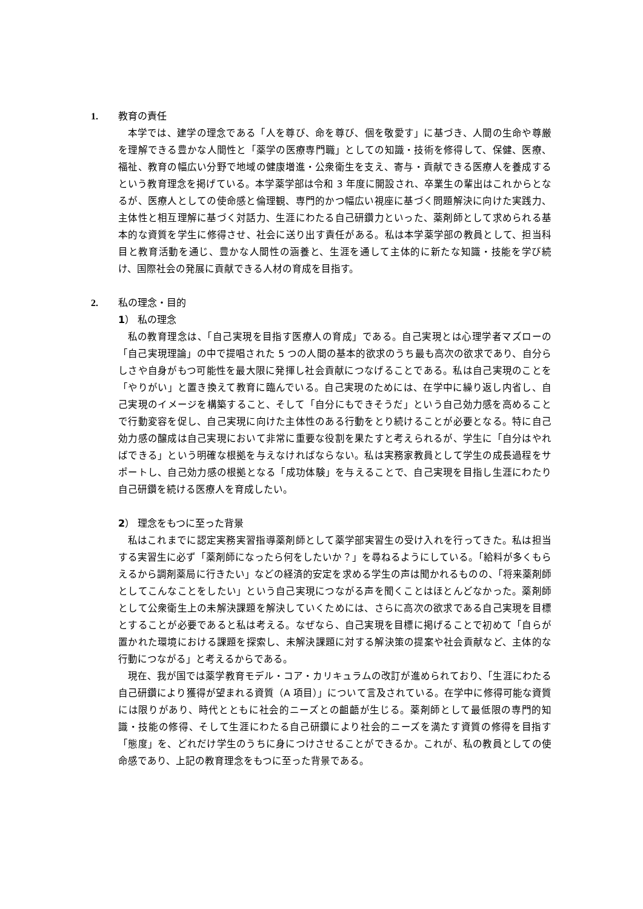1. 教育の責任
本学では、建学の理念である「人を尊び、命を尊び、個を敬愛す」に基づき、人間の生命や尊厳を理解できる豊かな人間性と「薬学の医療専門職」としての知識・技術を修得して、保健、医療、福祉、教育の幅広い分野で地域の健康増進・公衆衛生を支え、寄与・貢献できる医療人を養成するという教育理念を掲げている。本学薬学部は令和 3 年度に開設され、卒業生の輩出はこれからとなるが、医療人としての使命感と倫理観、専門的かつ幅広い視座に基づく問題解決に向けた実践力、主体性と相互理解に基づく対話力、生涯にわたる自己研鑽力といった、薬剤師として求められる基本的な資質を学生に修得させ、社会に送り出す責任がある。私は本学薬学部の教員として、担当科目と教育活動を通じ、豊かな人間性の涵養と、生涯を通して主体的に新たな知識・技能を学び続け、国際社会の発展に貢献できる人材の育成を目指す。
2. 私の理念・目的
1） 私の理念
私の教育理念は、「自己実現を目指す医療人の育成」である。自己実現とは心理学者マズローの「自己実現理論」の中で提唱された 5 つの人間の基本的欲求のうち最も高次の欲求であり、自分らしさや自身がもつ可能性を最大限に発揮し社会貢献につなげることである。私は自己実現のことを「やりがい」と置き換えて教育に臨んでいる。自己実現のためには、在学中に繰り返し内省し、自己実現のイメージを構築すること、そして「自分にもできそうだ」という自己効力感を高めることで行動変容を促し、自己実現に向けた主体性のある行動をとり続けることが必要となる。特に自己効力感の醸成は自己実現において非常に重要な役割を果たすと考えられるが、学生に「自分はやればできる」という明確な根拠を与えなければならない。私は実務家教員として学生の成長過程をサポートし、自己効力感の根拠となる「成功体験」を与えることで、自己実現を目指し生涯にわたり自己研鑽を続ける医療人を育成したい。
2） 理念をもつに至った背景
私はこれまでに認定実務実習指導薬剤師として薬学部実習生の受け入れを行ってきた。私は担当する実習生に必ず「薬剤師になったら何をしたいか？」を尋ねるようにしている。「給料が多くもらえるから調剤薬局に行きたい」などの経済的安定を求める学生の声は聞かれるものの、「将来薬剤師としてこんなことをしたい」という自己実現につながる声を聞くことはほとんどなかった。薬剤師として公衆衛生上の未解決課題を解決していくためには、さらに高次の欲求である自己実現を目標とすることが必要であると私は考える。なぜなら、自己実現を目標に掲げることで初めて「自らが置かれた環境における課題を探索し、未解決課題に対する解決策の提案や社会貢献など、主体的な行動につながる」と考えるからである。
現在、我が国では薬学教育モデル・コア・カリキュラムの改訂が進められており、「生涯にわたる自己研鑽により獲得が望まれる資質（A 項目）」について言及されている。在学中に修得可能な資質には限りがあり、時代とともに社会的ニーズとの齟齬が生じる。薬剤師として最低限の専門的知識・技能の修得、そして生涯にわたる自己研鑽により社会的ニーズを満たす資質の修得を目指す「態度」を、どれだけ学生のうちに身につけさせることができるか。これが、私の教員としての使命感であり、上記の教育理念をもつに至った背景である。